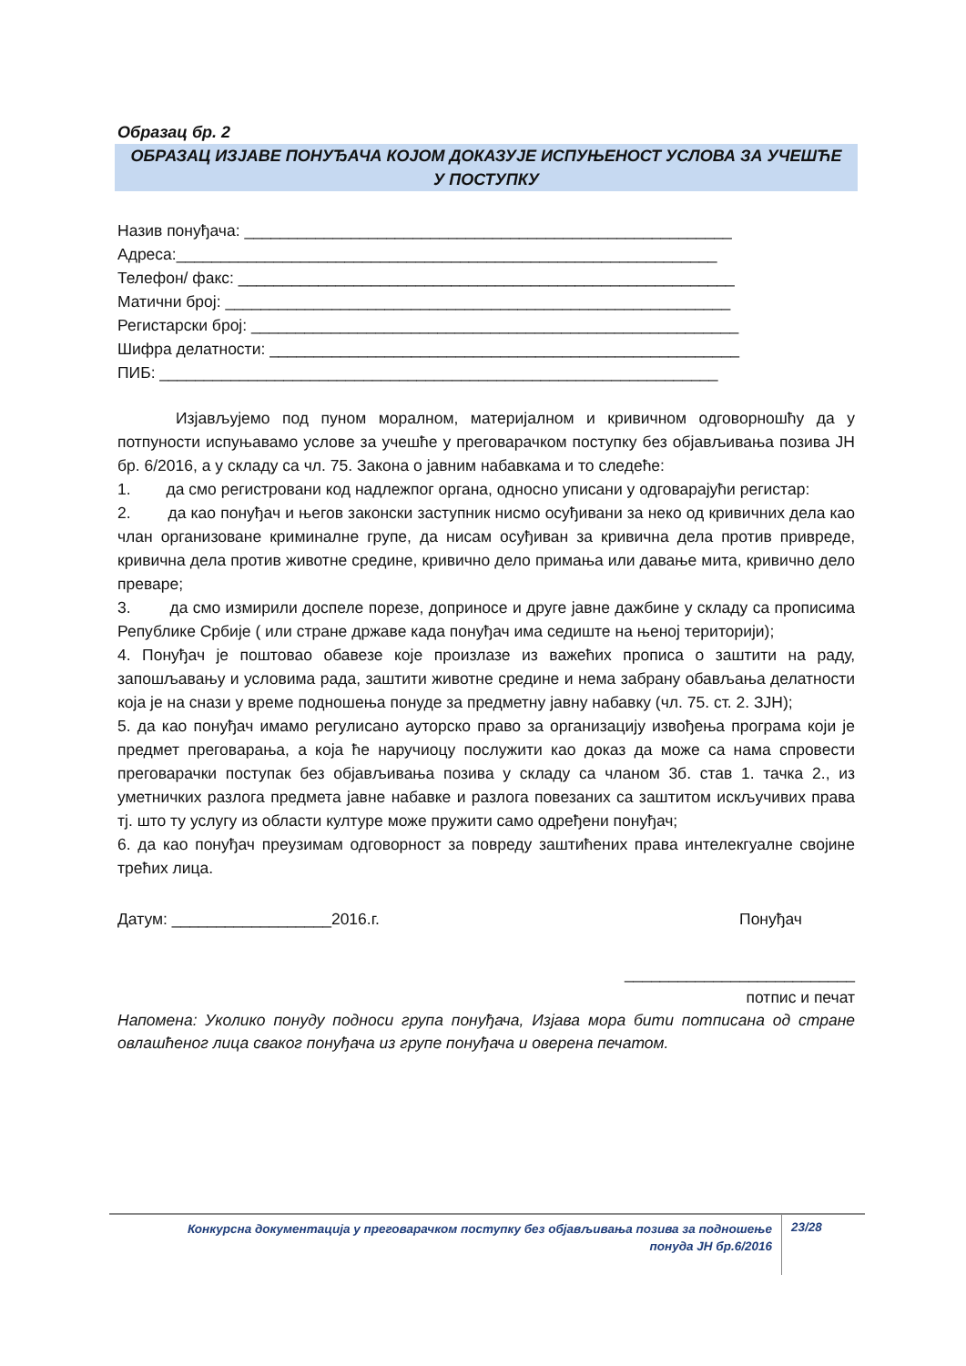Образац бр. 2
ОБРАЗАЦ ИЗЈАВЕ ПОНУЂАЧА КОЈОМ ДОКАЗУЈЕ ИСПУЊЕНОСТ УСЛОВА ЗА УЧЕШЋЕ У ПОСТУПКУ
Назив понуђача: _______________________________________________________
Адреса:_____________________________________________________________
Телефон/ факс: ________________________________________________________
Матични број: _________________________________________________________
Регистарски број: _______________________________________________________
Шифра делатности: _____________________________________________________
ПИБ: _______________________________________________________________
Изјављујемо под пуном моралном, материјалном и кривичном одговорношћу да у потпуности испуњавамо услове за учешће у преговарачком поступку без објављивања позива ЈН бр. 6/2016, а у складу са чл. 75. Закона о јавним набавкама и то следеће:
1. да смо регистровани код надлежпог органа, односно уписани у одговарајући регистар:
2. да као понуђач и његов законски заступник нисмо осуђивани за неко од кривичних дела као члан организоване криминалне групе, да нисам осуђиван за кривична дела против привреде, кривична дела против животне средине, кривично дело примања или давање мита, кривично дело преваре;
3. да смо измирили доспеле порезе, доприносе и друге јавне дажбине у складу са прописима Републике Србије ( или стране државе када понуђач има седиште на њеној територији);
4. Понуђач је поштовао обавезе које произлазе из важећих прописа о заштити на раду, запошљавању и условима рада, заштити животне средине и нема забрану обављања делатности која је на снази у време подношења понуде за предметну јавну набавку (чл. 75. ст. 2. ЗЈН);
5. да као понуђач имамо регулисано ауторско право за организацију извођења програма који је предмет преговарања, а која ће наручиоцу послужити као доказ да може са нама спровести преговарачки поступак без објављивања позива у складу са чланом 3б. став 1. тачка 2., из уметничких разлога предмета јавне набавке и разлога повезаних са заштитом искључивих права тј. што ту услугу из области културе може пружити само одређени понуђач;
6. да као понуђач преузимам одговорност за повреду заштићених права интелекгуалне својине трећих лица.
Датум: __________________2016.г. Понуђач
__________________________
потпис и печат
Напомена: Уколико понуду подноси група понуђача, Изјава мора бити потписана од стране овлашћеног лица сваког понуђача из групе понуђача и оверена печатом.
Конкурсна документација у преговарачком поступку без објављивања позива за подношење
понуда ЈН бр.6/2016
23/28